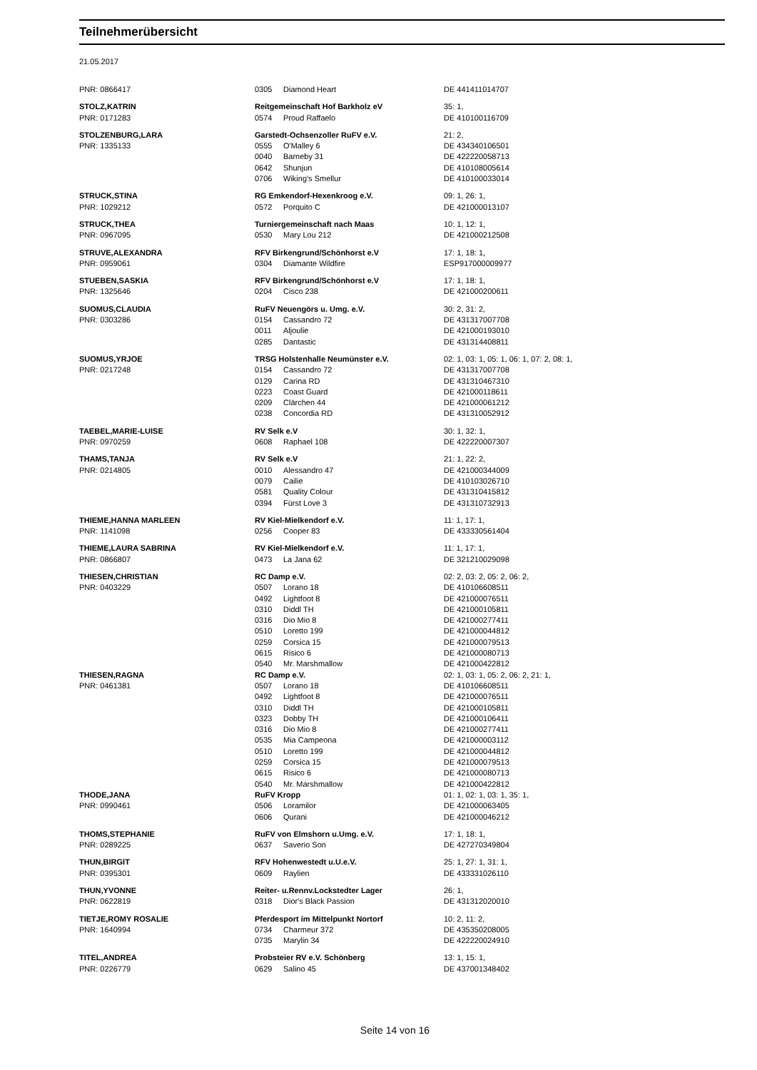Teilnehmerübersicht
21.05.2017
| PNR: 0866417 | 0305 | Diamond Heart | DE 441411014707 |
| STOLZ,KATRIN | Reitgemeinschaft Hof Barkholz eV | | 35: 1, |
| PNR: 0171283 | 0574 | Proud Raffaelo | DE 410100116709 |
| STOLZENBURG,LARA | Garstedt-Ochsenzoller RuFV e.V. | | 21: 2, |
| PNR: 1335133 | 0555 | O'Malley 6 | DE 434340106501 |
| | 0040 | Barneby 31 | DE 422220058713 |
| | 0642 | Shunjun | DE 410108005614 |
| | 0706 | Wiking's Smellur | DE 410100033014 |
| STRUCK,STINA | RG Emkendorf-Hexenkroog e.V. | | 09: 1, 26: 1, |
| PNR: 1029212 | 0572 | Porquito C | DE 421000013107 |
| STRUCK,THEA | Turniergemeinschaft nach Maas | | 10: 1, 12: 1, |
| PNR: 0967095 | 0530 | Mary Lou 212 | DE 421000212508 |
| STRUVE,ALEXANDRA | RFV Birkengrund/Schönhorst e.V | | 17: 1, 18: 1, |
| PNR: 0959061 | 0304 | Diamante Wildfire | ESP917000009977 |
| STUEBEN,SASKIA | RFV Birkengrund/Schönhorst e.V | | 17: 1, 18: 1, |
| PNR: 1325646 | 0204 | Cisco 238 | DE 421000200611 |
| SUOMUS,CLAUDIA | RuFV Neuengörs u. Umg. e.V. | | 30: 2, 31: 2, |
| PNR: 0303286 | 0154 | Cassandro 72 | DE 431317007708 |
| | 0011 | Aljoulie | DE 421000193010 |
| | 0285 | Dantastic | DE 431314408811 |
| SUOMUS,YRJOE | TRSG Holstenhalle Neumünster e.V. | | 02: 1, 03: 1, 05: 1, 06: 1, 07: 2, 08: 1, |
| PNR: 0217248 | 0154 | Cassandro 72 | DE 431317007708 |
| | 0129 | Carina RD | DE 431310467310 |
| | 0223 | Coast Guard | DE 421000118611 |
| | 0209 | Clärchen 44 | DE 421000061212 |
| | 0238 | Concordia RD | DE 431310052912 |
| TAEBEL,MARIE-LUISE | RV Selk e.V | | 30: 1, 32: 1, |
| PNR: 0970259 | 0608 | Raphael 108 | DE 422220007307 |
| THAMS,TANJA | RV Selk e.V | | 21: 1, 22: 2, |
| PNR: 0214805 | 0010 | Alessandro 47 | DE 421000344009 |
| | 0079 | Cailie | DE 410103026710 |
| | 0581 | Quality Colour | DE 431310415812 |
| | 0394 | Fürst Love 3 | DE 431310732913 |
| THIEME,HANNA MARLEEN | RV Kiel-Mielkendorf e.V. | | 11: 1, 17: 1, |
| PNR: 1141098 | 0256 | Cooper 83 | DE 433330561404 |
| THIEME,LAURA SABRINA | RV Kiel-Mielkendorf e.V. | | 11: 1, 17: 1, |
| PNR: 0866807 | 0473 | La Jana 62 | DE 321210029098 |
| THIESEN,CHRISTIAN | RC Damp e.V. | | 02: 2, 03: 2, 05: 2, 06: 2, |
| PNR: 0403229 | 0507 | Lorano 18 | DE 410106608511 |
| | 0492 | Lightfoot 8 | DE 421000076511 |
| | 0310 | Diddl TH | DE 421000105811 |
| | 0316 | Dio Mio 8 | DE 421000277411 |
| | 0510 | Loretto 199 | DE 421000044812 |
| | 0259 | Corsica 15 | DE 421000079513 |
| | 0615 | Risico 6 | DE 421000080713 |
| | 0540 | Mr. Marshmallow | DE 421000422812 |
| THIESEN,RAGNA | RC Damp e.V. | | 02: 1, 03: 1, 05: 2, 06: 2, 21: 1, |
| PNR: 0461381 | 0507 | Lorano 18 | DE 410106608511 |
| | 0492 | Lightfoot 8 | DE 421000076511 |
| | 0310 | Diddl TH | DE 421000105811 |
| | 0323 | Dobby TH | DE 421000106411 |
| | 0316 | Dio Mio 8 | DE 421000277411 |
| | 0535 | Mia Campeona | DE 421000003112 |
| | 0510 | Loretto 199 | DE 421000044812 |
| | 0259 | Corsica 15 | DE 421000079513 |
| | 0615 | Risico 6 | DE 421000080713 |
| | 0540 | Mr. Marshmallow | DE 421000422812 |
| THODE,JANA | RuFV Kropp | | 01: 1, 02: 1, 03: 1, 35: 1, |
| PNR: 0990461 | 0506 | Loramilor | DE 421000063405 |
| | 0606 | Qurani | DE 421000046212 |
| THOMS,STEPHANIE | RuFV von Elmshorn u.Umg. e.V. | | 17: 1, 18: 1, |
| PNR: 0289225 | 0637 | Saverio Son | DE 427270349804 |
| THUN,BIRGIT | RFV Hohenwestedt u.U.e.V. | | 25: 1, 27: 1, 31: 1, |
| PNR: 0395301 | 0609 | Raylien | DE 433331026110 |
| THUN,YVONNE | Reiter- u.Rennv.Lockstedter Lager | | 26: 1, |
| PNR: 0622819 | 0318 | Dior's Black Passion | DE 431312020010 |
| TIETJE,ROMY ROSALIE | Pferdesport im Mittelpunkt Nortorf | | 10: 2, 11: 2, |
| PNR: 1640994 | 0734 | Charmeur 372 | DE 435350208005 |
| | 0735 | Marylin 34 | DE 422220024910 |
| TITEL,ANDREA | Probsteier RV e.V. Schönberg | | 13: 1, 15: 1, |
| PNR: 0226779 | 0629 | Salino 45 | DE 437001348402 |
Seite 14 von 16